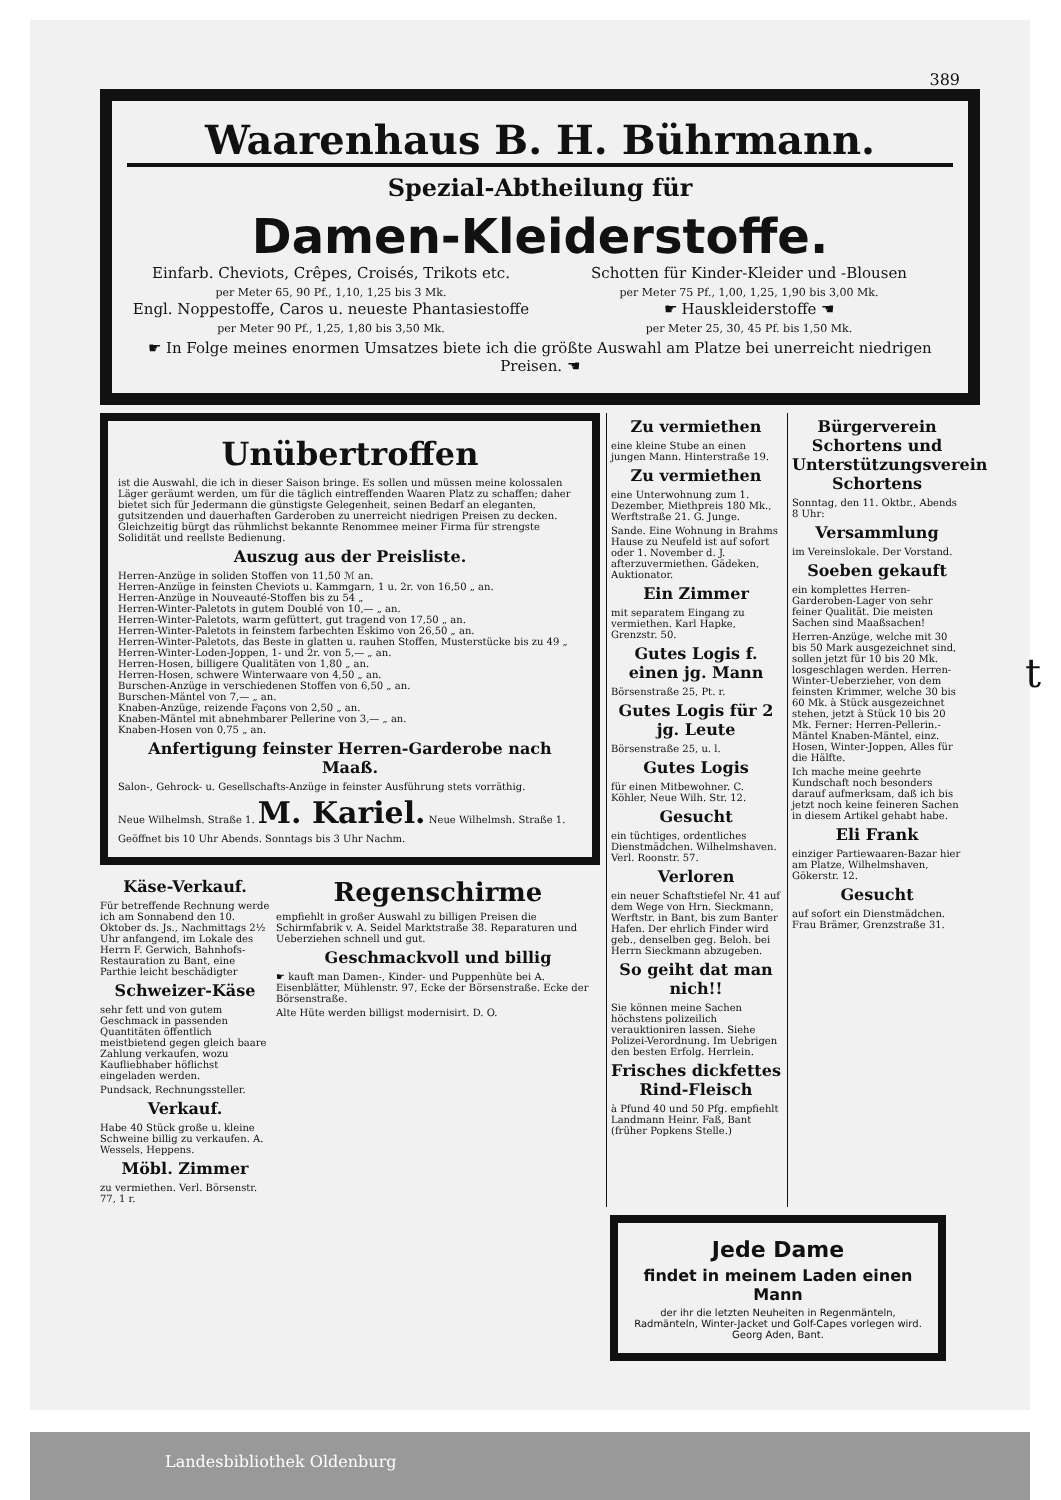389
Waarenhaus B. H. Bührmann.
Spezial-Abtheilung für
Damen-Kleiderstoffe.
Einfarb. Cheviots, Crêpes, Croisés, Trikots etc.
per Meter 65, 90 Pf., 1,10, 1,25 bis 3 Mk.
Engl. Noppestoffe, Caros u. neueste Phantasiestoffe
per Meter 90 Pf., 1,25, 1,80 bis 3,50 Mk.
Schotten für Kinder-Kleider und -Blousen
per Meter 75 Pf., 1,00, 1,25, 1,90 bis 3,00 Mk.
☛ Hauskleiderstoffe ☚
per Meter 25, 30, 45 Pf. bis 1,50 Mk.
☛ In Folge meines enormen Umsatzes biete ich die größte Auswahl am Platze bei unerreicht niedrigen Preisen. ☚
Unübertroffen
ist die Auswahl, die ich in dieser Saison bringe. Es sollen und müssen meine kolossalen Läger geräumt werden, um für die täglich eintreffenden Waaren Platz zu schaffen; daher bietet sich für Jedermann die günstigste Gelegenheit, seinen Bedarf an eleganten, gutsitzenden und dauerhaften Garderoben zu unerreicht niedrigen Preisen zu decken. Gleichzeitig bürgt das rühmlichst bekannte Renommee meiner Firma für strengste Solidität und reellste Bedienung.
Auszug aus der Preisliste.
Herren-Anzüge in soliden Stoffen von 11,50 ℳ an.
Herren-Anzüge in feinsten Cheviots u. Kammgarn, 1 u. 2r. von 16,50 „ an.
Herren-Anzüge in Nouveauté-Stoffen bis zu 54 „
Herren-Winter-Paletots in gutem Doublé von 10,— „ an.
Herren-Winter-Paletots, warm gefüttert, gut tragend von 17,50 „ an.
Herren-Winter-Paletots in feinstem farbechten Eskimo von 26,50 „ an.
Herren-Winter-Paletots, das Beste in glatten u. rauhen Stoffen, Musterstücke bis zu 49 „
Herren-Winter-Loden-Joppen, 1- und 2r. von 5,— „ an.
Herren-Hosen, billigere Qualitäten von 1,80 „ an.
Herren-Hosen, schwere Winterwaare von 4,50 „ an.
Burschen-Anzüge in verschiedenen Stoffen von 6,50 „ an.
Burschen-Mäntel von 7,— „ an.
Knaben-Anzüge, reizende Façons von 2,50 „ an.
Knaben-Mäntel mit abnehmbarer Pellerine von 3,— „ an.
Knaben-Hosen von 0,75 „ an.
Anfertigung feinster Herren-Garderobe nach Maaß.
Salon-, Gehrock- u. Gesellschafts-Anzüge in feinster Ausführung stets vorräthig.
Neue Wilhelmsh. Straße 1. M. Kariel. Neue Wilhelmsh. Straße 1.
Geöffnet bis 10 Uhr Abends. Sonntags bis 3 Uhr Nachm.
Käse-Verkauf.
Für betreffende Rechnung werde ich am Sonnabend den 10. Oktober ds. Js., Nachmittags 2½ Uhr anfangend, im Lokale des Herrn F. Gerwich, Bahnhofs-Restauration zu Bant, eine Parthie leicht beschädigter
Schweizer-Käse
sehr fett und von gutem Geschmack in passenden Quantitäten öffentlich meistbietend gegen gleich baare Zahlung verkaufen, wozu Kaufliebhaber höflichst eingeladen werden.
Pundsack, Rechnungssteller.
Verkauf.
Habe 40 Stück große u. kleine Schweine billig zu verkaufen. A. Wessels, Heppens.
Möbl. Zimmer
zu vermiethen. Verl. Börsenstr. 77, 1 r.
Regenschirme
empfiehlt in großer Auswahl zu billigen Preisen die Schirmfabrik v. A. Seidel Marktstraße 38. Reparaturen und Ueberziehen schnell und gut.
Geschmackvoll und billig
☛ kauft man Damen-, Kinder- und Puppenhüte bei A. Eisenblätter, Mühlenstr. 97, Ecke der Börsenstraße. Ecke der Börsenstraße.
Alte Hüte werden billigst modernisirt. D. O.
Zu vermiethen
eine kleine Stube an einen jungen Mann. Hinterstraße 19.
Zu vermiethen
eine Unterwohnung zum 1. Dezember, Miethpreis 180 Mk., Werftstraße 21. G. Junge.
Sande. Eine Wohnung in Brahms Hause zu Neufeld ist auf sofort oder 1. November d. J. afterzuvermiethen. Gädeken, Auktionator.
Ein Zimmer
mit separatem Eingang zu vermiethen. Karl Hapke, Grenzstr. 50.
Gutes Logis f. einen jg. Mann
Börsenstraße 25, Pt. r.
Gutes Logis für 2 jg. Leute
Börsenstraße 25, u. l.
Gutes Logis
für einen Mitbewohner. C. Köhler, Neue Wilh. Str. 12.
Gesucht
ein tüchtiges, ordentliches Dienstmädchen. Wilhelmshaven. Verl. Roonstr. 57.
Verloren
ein neuer Schaftstiefel Nr. 41 auf dem Wege von Hrn. Sieckmann, Werftstr. in Bant, bis zum Banter Hafen. Der ehrlich Finder wird geb., denselben geg. Beloh. bei Herrn Sieckmann abzugeben.
So geiht dat man nich!!
Sie können meine Sachen höchstens polizeilich verauktioniren lassen. Siehe Polizei-Verordnung. Im Uebrigen den besten Erfolg. Herrlein.
Frisches dickfettes Rind-Fleisch
à Pfund 40 und 50 Pfg. empfiehlt Landmann Heinr. Faß, Bant (früher Popkens Stelle.)
Bürgerverein Schortens und Unterstützungsverein Schortens
Sonntag, den 11. Oktbr., Abends 8 Uhr:
Versammlung
im Vereinslokale. Der Vorstand.
Soeben gekauft
ein komplettes Herren-Garderoben-Lager von sehr feiner Qualität. Die meisten Sachen sind Maaßsachen!
Herren-Anzüge, welche mit 30 bis 50 Mark ausgezeichnet sind, sollen jetzt für 10 bis 20 Mk. losgeschlagen werden. Herren-Winter-Ueberzieher, von dem feinsten Krimmer, welche 30 bis 60 Mk. à Stück ausgezeichnet stehen, jetzt à Stück 10 bis 20 Mk. Ferner: Herren-Pellerin.-Mäntel Knaben-Mäntel, einz. Hosen, Winter-Joppen, Alles für die Hälfte.
Ich mache meine geehrte Kundschaft noch besonders darauf aufmerksam, daß ich bis jetzt noch keine feineren Sachen in diesem Artikel gehabt habe.
Eli Frank
einziger Partiewaaren-Bazar hier am Platze, Wilhelmshaven, Gökerstr. 12.
Gesucht
auf sofort ein Dienstmädchen. Frau Brämer, Grenzstraße 31.
Jede Dame
findet in meinem Laden einen Mann
der ihr die letzten Neuheiten in Regenmänteln, Radmänteln, Winter-Jacket und Golf-Capes vorlegen wird. Georg Aden, Bant.
t
Landesbibliothek Oldenburg